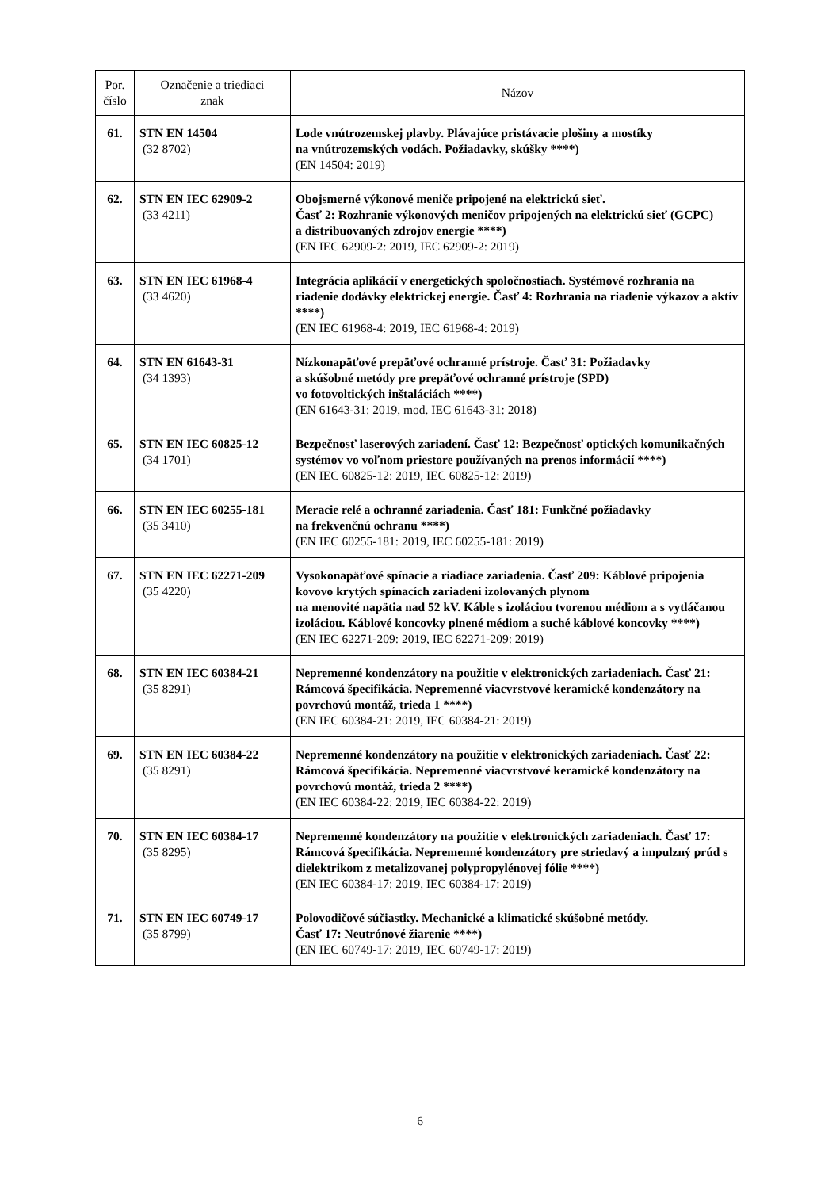| Por. číslo | Označenie a triediaci znak | Názov |
| --- | --- | --- |
| 61. | STN EN 14504 (32 8702) | Lode vnútrozemskej plavby. Plávajúce pristávacie plošiny a mostíky na vnútrozemských vodách. Požiadavky, skúšky ****) (EN 14504: 2019) |
| 62. | STN EN IEC 62909-2 (33 4211) | Obojsmerné výkonové meniče pripojené na elektrickú sieť. Časť 2: Rozhranie výkonových meničov pripojených na elektrickú sieť (GCPC) a distribuovaných zdrojov energie ****) (EN IEC 62909-2: 2019, IEC 62909-2: 2019) |
| 63. | STN EN IEC 61968-4 (33 4620) | Integrácia aplikácií v energetických spoločnostiach. Systémové rozhrania na riadenie dodávky elektrickej energie. Časť 4: Rozhrania na riadenie výkazov a aktív ****) (EN IEC 61968-4: 2019, IEC 61968-4: 2019) |
| 64. | STN EN 61643-31 (34 1393) | Nízkonapäťové prepäťové ochranné prístroje. Časť 31: Požiadavky a skúšobné metódy pre prepäťové ochranné prístroje (SPD) vo fotovoltických inštaláciách ****) (EN 61643-31: 2019, mod. IEC 61643-31: 2018) |
| 65. | STN EN IEC 60825-12 (34 1701) | Bezpečnosť laserových zariadení. Časť 12: Bezpečnosť optických komunikačných systémov vo voľnom priestore používaných na prenos informácií ****) (EN IEC 60825-12: 2019, IEC 60825-12: 2019) |
| 66. | STN EN IEC 60255-181 (35 3410) | Meracie relé a ochranné zariadenia. Časť 181: Funkčné požiadavky na frekvenčnú ochranu ****) (EN IEC 60255-181: 2019, IEC 60255-181: 2019) |
| 67. | STN EN IEC 62271-209 (35 4220) | Vysokonapäťové spínacie a riadiace zariadenia. Časť 209: Káblové pripojenia kovovo krytých spínacích zariadení izolovaných plynom na menovité napätia nad 52 kV. Káble s izoláciou tvorenou médiom a s vytláčanou izoláciou. Káblové koncovky plnené médiom a suché káblové koncovky ****) (EN IEC 62271-209: 2019, IEC 62271-209: 2019) |
| 68. | STN EN IEC 60384-21 (35 8291) | Nepremenné kondenzátory na použitie v elektronických zariadeniach. Časť 21: Rámcová špecifikácia. Nepremenné viacvrstvové keramické kondenzátory na povrchovú montáž, trieda 1 ****) (EN IEC 60384-21: 2019, IEC 60384-21: 2019) |
| 69. | STN EN IEC 60384-22 (35 8291) | Nepremenné kondenzátory na použitie v elektronických zariadeniach. Časť 22: Rámcová špecifikácia. Nepremenné viacvrstvové keramické kondenzátory na povrchovú montáž, trieda 2 ****) (EN IEC 60384-22: 2019, IEC 60384-22: 2019) |
| 70. | STN EN IEC 60384-17 (35 8295) | Nepremenné kondenzátory na použitie v elektronických zariadeniach. Časť 17: Rámcová špecifikácia. Nepremenné kondenzátory pre striedavý a impulzný prúd s dielektrikom z metalizovanej polypropylénovej fólie ****) (EN IEC 60384-17: 2019, IEC 60384-17: 2019) |
| 71. | STN EN IEC 60749-17 (35 8799) | Polovodičové súčiastky. Mechanické a klimatické skúšobné metódy. Časť 17: Neutrónové žiarenie ****) (EN IEC 60749-17: 2019, IEC 60749-17: 2019) |
6